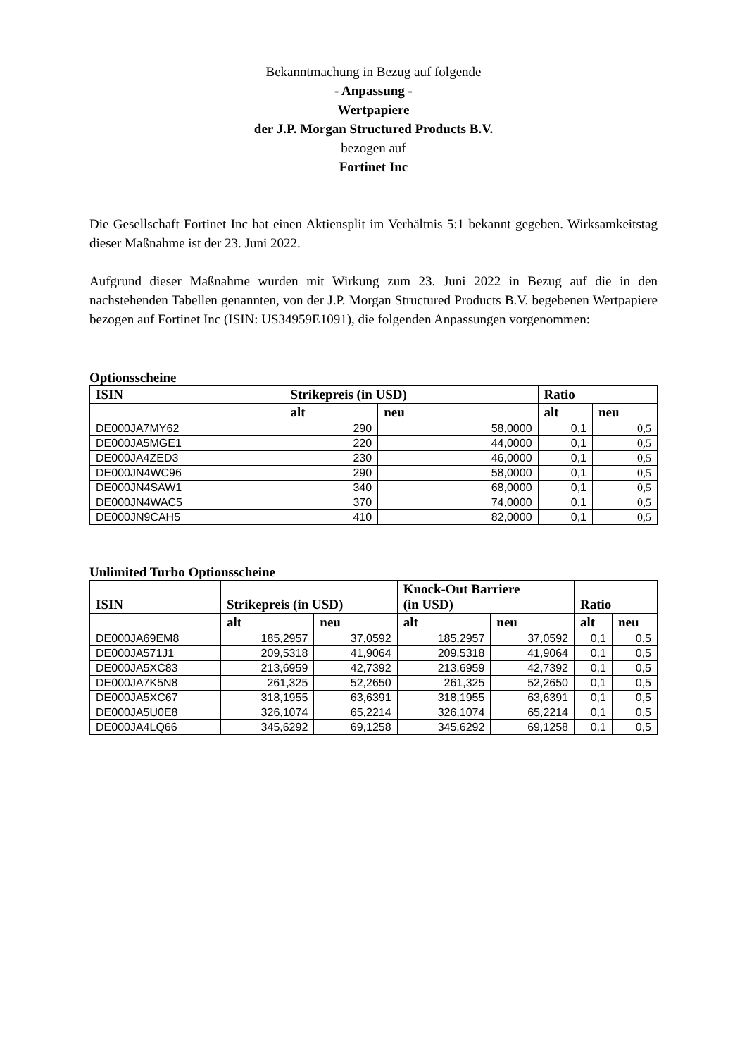Bekanntmachung in Bezug auf folgende
- Anpassung -
Wertpapiere
der J.P. Morgan Structured Products B.V.
bezogen auf
Fortinet Inc
Die Gesellschaft Fortinet Inc hat einen Aktiensplit im Verhältnis 5:1 bekannt gegeben. Wirksamkeitstag dieser Maßnahme ist der 23. Juni 2022.
Aufgrund dieser Maßnahme wurden mit Wirkung zum 23. Juni 2022 in Bezug auf die in den nachstehenden Tabellen genannten, von der J.P. Morgan Structured Products B.V. begebenen Wertpapiere bezogen auf Fortinet Inc (ISIN: US34959E1091), die folgenden Anpassungen vorgenommen:
Optionsscheine
| ISIN | Strikepreis (in USD) | | Ratio | |
| --- | --- | --- | --- | --- |
| | alt | neu | alt | neu |
| DE000JA7MY62 | 290 | 58,0000 | 0,1 | 0,5 |
| DE000JA5MGE1 | 220 | 44,0000 | 0,1 | 0,5 |
| DE000JA4ZED3 | 230 | 46,0000 | 0,1 | 0,5 |
| DE000JN4WC96 | 290 | 58,0000 | 0,1 | 0,5 |
| DE000JN4SAW1 | 340 | 68,0000 | 0,1 | 0,5 |
| DE000JN4WAC5 | 370 | 74,0000 | 0,1 | 0,5 |
| DE000JN9CAH5 | 410 | 82,0000 | 0,1 | 0,5 |
Unlimited Turbo Optionsscheine
| ISIN | Strikepreis (in USD) | | Knock-Out Barriere (in USD) | | Ratio | |
| --- | --- | --- | --- | --- | --- | --- |
| | alt | neu | alt | neu | alt | neu |
| DE000JA69EM8 | 185,2957 | 37,0592 | 185,2957 | 37,0592 | 0,1 | 0,5 |
| DE000JA571J1 | 209,5318 | 41,9064 | 209,5318 | 41,9064 | 0,1 | 0,5 |
| DE000JA5XC83 | 213,6959 | 42,7392 | 213,6959 | 42,7392 | 0,1 | 0,5 |
| DE000JA7K5N8 | 261,325 | 52,2650 | 261,325 | 52,2650 | 0,1 | 0,5 |
| DE000JA5XC67 | 318,1955 | 63,6391 | 318,1955 | 63,6391 | 0,1 | 0,5 |
| DE000JA5U0E8 | 326,1074 | 65,2214 | 326,1074 | 65,2214 | 0,1 | 0,5 |
| DE000JA4LQ66 | 345,6292 | 69,1258 | 345,6292 | 69,1258 | 0,1 | 0,5 |